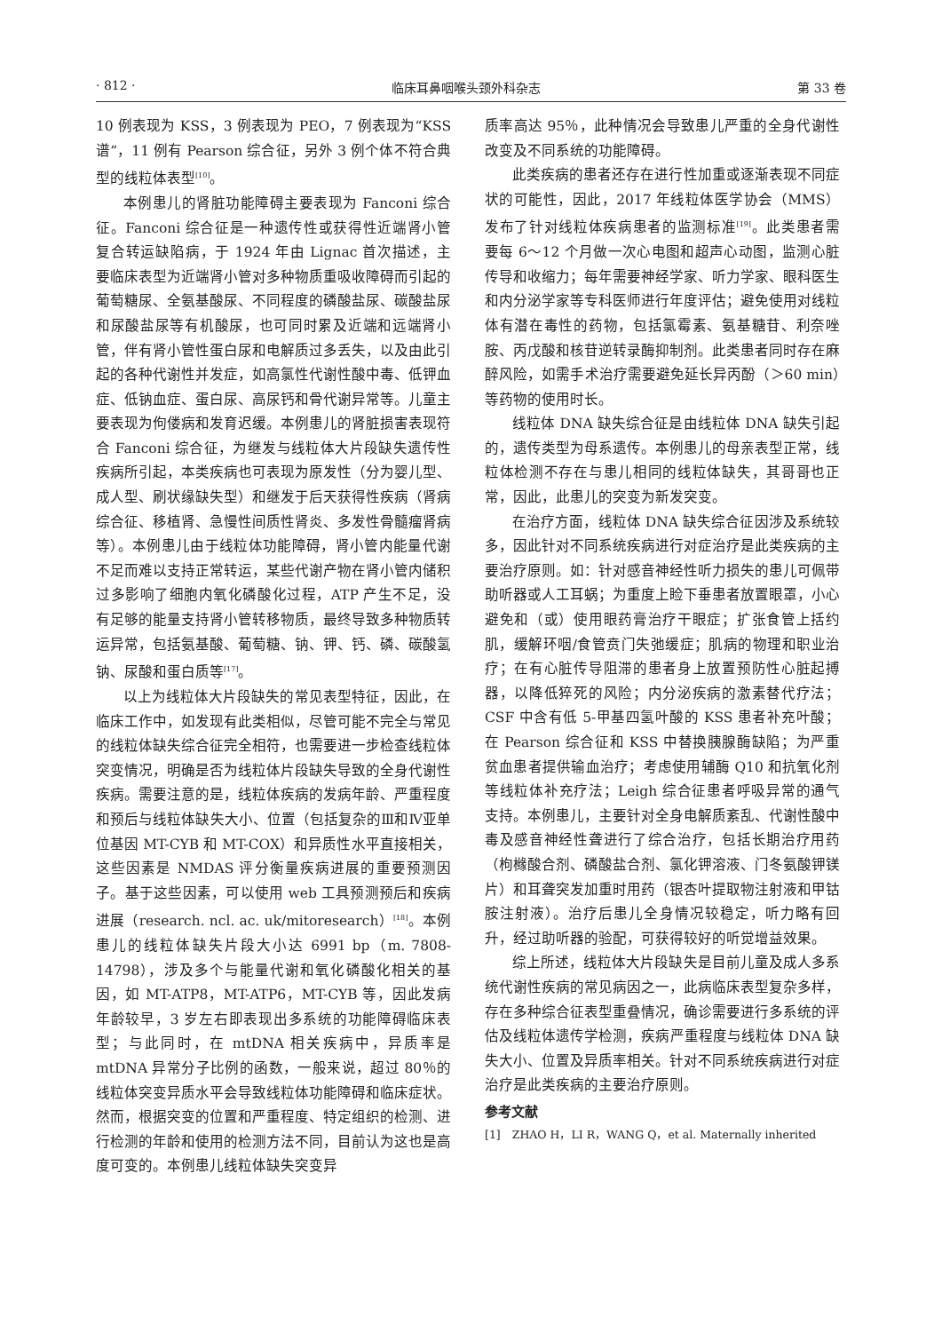· 812 · 临床耳鼻咽喉头颈外科杂志 第 33 卷
10 例表现为 KSS，3 例表现为 PEO，7 例表现为“KSS 谱”，11 例有 Pearson 综合征，另外 3 例个体不符合典型的线粒体表型<sup>[10]</sup>。
本例患儿的肾脏功能障碍主要表现为 Fanconi 综合征。Fanconi 综合征是一种遗传性或获得性近端肾小管复合转运缺陷病，于 1924 年由 Lignac 首次描述，主要临床表型为近端肾小管对多种物质重吸收障碍而引起的葡萄糖尿、全氨基酸尿、不同程度的磷酸盐尿、碳酸盐尿和尿酸盐尿等有机酸尿，也可同时累及近端和远端肾小管，伴有肾小管性蛋白尿和电解质过多丢失，以及由此引起的各种代谢性并发症，如高氯性代谢性酸中毒、低钾血症、低钠血症、蛋白尿、高尿钙和骨代谢异常等。儿童主要表现为佝偻病和发育迟缓。本例患儿的肾脏损害表现符合 Fanconi 综合征，为继发与线粒体大片段缺失遗传性疾病所引起，本类疾病也可表现为原发性（分为婴儿型、成人型、刷状缘缺失型）和继发于后天获得性疾病（肾病综合征、移植肾、急慢性间质性肾炎、多发性骨髓瘤肾病等）。本例患儿由于线粒体功能障碍，肾小管内能量代谢不足而难以支持正常转运，某些代谢产物在肾小管内储积过多影响了细胞内氧化磷酸化过程，ATP 产生不足，没有足够的能量支持肾小管转移物质，最终导致多种物质转运异常，包括氨基酸、葡萄糖、钠、钾、钙、磷、碳酸氢钠、尿酸和蛋白质等<sup>[17]</sup>。
以上为线粒体大片段缺失的常见表型特征，因此，在临床工作中，如发现有此类相似，尽管可能不完全与常见的线粒体缺失综合征完全相符，也需要进一步检查线粒体突变情况，明确是否为线粒体片段缺失导致的全身代谢性疾病。需要注意的是，线粒体疾病的发病年龄、严重程度和预后与线粒体缺失大小、位置（包括复杂的Ⅲ和Ⅳ亚单位基因 MT-CYB 和 MT-COX）和异质性水平直接相关，这些因素是 NMDAS 评分衡量疾病进展的重要预测因子。基于这些因素，可以使用 web 工具预测预后和疾病进展（research. ncl. ac. uk/mitoresearch）<sup>[18]</sup>。本例患儿的线粒体缺失片段大小达 6991 bp（m. 7808-14798），涉及多个与能量代谢和氧化磷酸化相关的基因，如 MT-ATP8，MT-ATP6，MT-CYB 等，因此发病年龄较早，3 岁左右即表现出多系统的功能障碍临床表型；与此同时，在 mtDNA 相关疾病中，异质率是 mtDNA 异常分子比例的函数，一般来说，超过 80％的线粒体突变异质水平会导致线粒体功能障碍和临床症状。然而，根据突变的位置和严重程度、特定组织的检测、进行检测的年龄和使用的检测方法不同，目前认为这也是高度可变的。本例患儿线粒体缺失突变异
质率高达 95％，此种情况会导致患儿严重的全身代谢性改变及不同系统的功能障碍。
此类疾病的患者还存在进行性加重或逐渐表现不同症状的可能性，因此，2017 年线粒体医学协会（MMS）发布了针对线粒体疾病患者的监测标准<sup>[19]</sup>。此类患者需要每 6～12 个月做一次心电图和超声心动图，监测心脏传导和收缩力；每年需要神经学家、听力学家、眼科医生和内分泌学家等专科医师进行年度评估；避免使用对线粒体有潜在毒性的药物，包括氯霉素、氨基糖苷、利奈唑胺、丙戊酸和核苷逆转录酶抑制剂。此类患者同时存在麻醉风险，如需手术治疗需要避免延长异丙酚（＞60 min）等药物的使用时长。
线粒体 DNA 缺失综合征是由线粒体 DNA 缺失引起的，遗传类型为母系遗传。本例患儿的母亲表型正常，线粒体检测不存在与患儿相同的线粒体缺失，其哥哥也正常，因此，此患儿的突变为新发突变。
在治疗方面，线粒体 DNA 缺失综合征因涉及系统较多，因此针对不同系统疾病进行对症治疗是此类疾病的主要治疗原则。如：针对感音神经性听力损失的患儿可佩带助听器或人工耳蜗；为重度上睑下垂患者放置眼罩，小心避免和（或）使用眼药膏治疗干眼症；扩张食管上括约肌，缓解环咽/食管贲门失弛缓症；肌病的物理和职业治疗；在有心脏传导阻滞的患者身上放置预防性心脏起搏器，以降低猝死的风险；内分泌疾病的激素替代疗法；CSF 中含有低 5-甲基四氢叶酸的 KSS 患者补充叶酸；在 Pearson 综合征和 KSS 中替换胰腺酶缺陷；为严重贫血患者提供输血治疗；考虑使用辅酶 Q10 和抗氧化剂等线粒体补充疗法；Leigh 综合征患者呼吸异常的通气支持。本例患儿，主要针对全身电解质紊乱、代谢性酸中毒及感音神经性聋进行了综合治疗，包括长期治疗用药（枸橼酸合剂、磷酸盐合剂、氯化钾溶液、门冬氨酸钾镁片）和耳聋突发加重时用药（银杏叶提取物注射液和甲钴胺注射液）。治疗后患儿全身情况较稳定，听力略有回升，经过助听器的验配，可获得较好的听觉增益效果。
综上所述，线粒体大片段缺失是目前儿童及成人多系统代谢性疾病的常见病因之一，此病临床表型复杂多样，存在多种综合征表型重叠情况，确诊需要进行多系统的评估及线粒体遗传学检测，疾病严重程度与线粒体 DNA 缺失大小、位置及异质率相关。针对不同系统疾病进行对症治疗是此类疾病的主要治疗原则。
参考文献
[1]　ZHAO H，LI R，WANG Q，et al. Maternally inherited